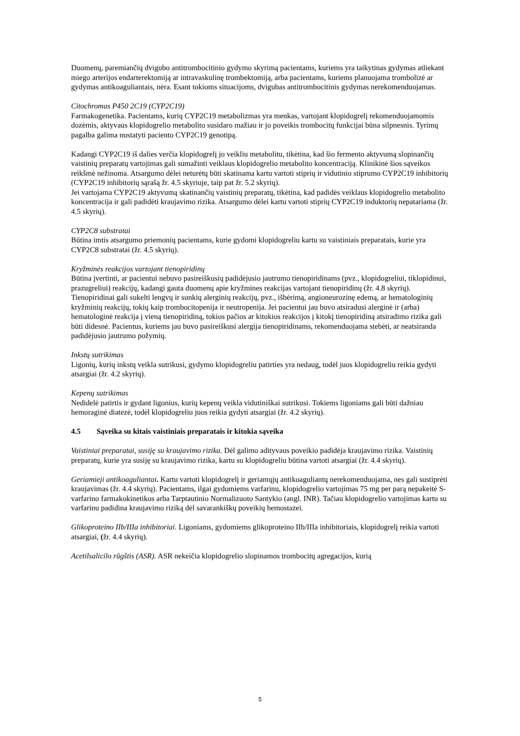Duomenų, paremiančių dvigubo antitrombocitinio gydymo skyrimą pacientams, kuriems yra taikytinas gydymas atliekant miego arterijos endarterektomiją ar intravaskulinę trombektomiją, arba pacientams, kuriems planuojama trombolizė ar gydymas antikoaguliantais, nėra. Esant tokioms situacijoms, dvigubas antitrombocitinis gydymas nerekomenduojamas.
Citochromas P450 2C19 (CYP2C19)
Farmakogenetika. Pacientams, kurių CYP2C19 metabolizmas yra menkas, vartojant klopidogrelį rekomenduojamomis dozėmis, aktyvaus klopidogrelio metabolito susidaro mažiau ir jo poveikis trombocitų funkcijai būna silpnesnis. Tyrimų pagalba galima nustatyti paciento CYP2C19 genotipą.
Kadangi CYP2C19 iš dalies verčia klopidogrelį jo veikliu metabolitu, tikėtina, kad šio fermento aktyvumą slopinančių vaistinių preparatų vartojimas gali sumažinti veiklaus klopidogrelio metabolito koncentraciją. Klinikinė šios sąveikos reikšmė nežinoma. Atsargumo dėlei neturėtų būti skatinama kartu vartoti stiprių ir vidutinio stiprumo CYP2C19 inhibitorių (CYP2C19 inhibitorių sąrašą žr. 4.5 skyriuje, taip pat žr. 5.2 skyrių).
Jei vartojama CYP2C19 aktyvumą skatinančių vaistinių preparatų, tikėtina, kad padidės veiklaus klopidogrelio metabolito koncentracija ir gali padidėti kraujavimo rizika. Atsargumo dėlei kartu vartoti stiprių CYP2C19 induktorių nepatariama (žr. 4.5 skyrių).
CYP2C8 substratai
Būtina imtis atsargumo priemonių pacientams, kurie gydomi klopidogreliu kartu su vaistiniais preparatais, kurie yra CYP2C8 substratai (žr. 4.5 skyrių).
Kryžminės reakcijos vartojant tienopiridinų
Būtina įvertinti, ar pacientui nebuvo pasireiškusių padidėjusio jautrumo tienopiridinams (pvz., klopidogreliui, tiklopidinui, prazugreliui) reakcijų, kadangi gauta duomenų apie kryžmines reakcijas vartojant tienopiridinų (žr. 4.8 skyrių). Tienopiridinai gali sukelti lengvų ir sunkių alerginių reakcijų, pvz., išbėrimą, angioneurozinę edemą, ar hematologinių kryžminių reakcijų, tokių kaip trombocitopenija ir neutropenija. Jei pacientui jau buvo atsiradusi alerginė ir (arba) hematologinė reakcija į vieną tienopiridiną, tokios pačios ar kitokios reakcijos į kitokį tienopiridiną atsiradimo rizika gali būti didesnė. Pacientus, kuriems jau buvo pasireiškusi alergija tienopiridinams, rekomenduojama stebėti, ar neatsiranda padidėjusio jautrumo požymių.
Inkstų sutrikimas
Ligonių, kurių inkstų veikla sutrikusi, gydymo klopidogreliu patirties yra nedaug, todėl juos klopidogreliu reikia gydyti atsargiai (žr. 4.2 skyrių).
Kepenų sutrikimas
Nedidelė patirtis ir gydant ligonius, kurių kepenų veikla vidutiniškai sutrikusi. Tokiems ligoniams gali būti dažniau hemoraginė diatezė, todėl klopidogreliu juos reikia gydyti atsargiai (žr. 4.2 skyrių).
4.5 Sąveika su kitais vaistiniais preparatais ir kitokia sąveika
Vaistiniai preparatai, susiję su kraujavimo rizika. Dėl galimo adityvaus poveikio padidėja kraujavimo rizika. Vaistinių preparatų, kurie yra susiję su kraujavimo rizika, kartu su klopidogreliu būtina vartoti atsargiai (žr. 4.4 skyrių).
Geriamieji antikoaguliantai. Kartu vartoti klopidogrelį ir geriamųjų antikoaguliantų nerekomenduojama, nes gali sustiprėti kraujavimas (žr. 4.4 skyrių). Pacientams, ilgai gydomiems varfarinu, klopidogrelio vartojimas 75 mg per parą nepakeitė S-varfarino farmakokinetikos arba Tarptautinio Normalizuoto Santykio (angl. INR). Tačiau klopidogrelio vartojimas kartu su varfarinu padidina kraujavimo riziką dėl savarankiškų poveikių hemostazei.
Glikoproteino IIb/IIIa inhibitoriai. Ligoniams, gydomiems glikoproteino IIb/IIIa inhibitoriais, klopidogrelį reikia vartoti atsargiai, (žr. 4.4 skyrių).
Acetilsalicilo rūgštis (ASR). ASR nekeičia klopidogrelio slopinamos trombocitų agregacijos, kurią
5